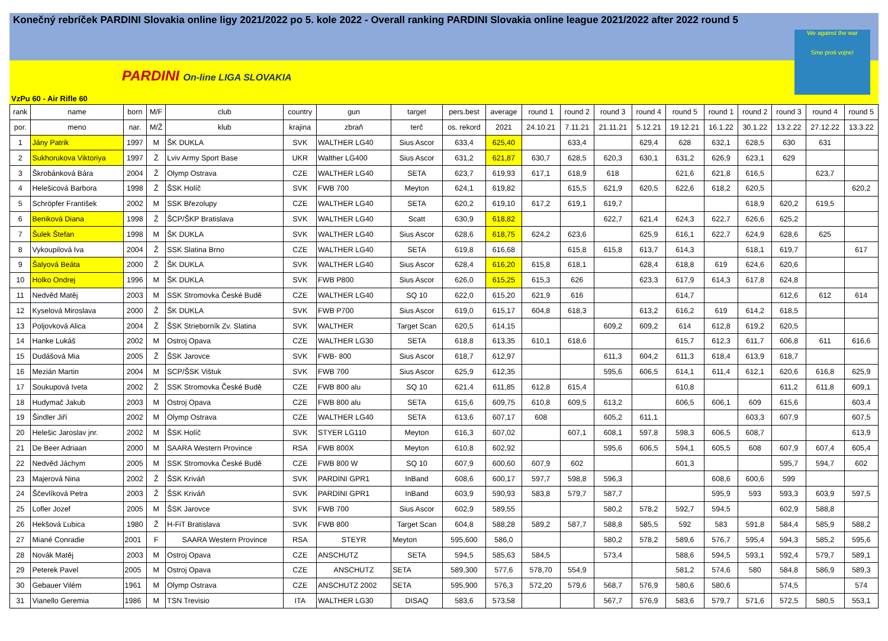Konečný rebríček PARDINI Slovakia online ligy 2021/2022 po 5. kole 2022 - Overall ranking PARDINI Slovakia online league 2021/2022 after 2022 round 5
PARDINI On-line LIGA SLOVAKIA
We against the war
Sme proti vojne!
VzPu 60 - Air Rifle 60
| rank | name | born | M/F | club | country | gun | target | pers.best | average | round 1 | round 2 | round 3 | round 4 | round 5 | round 1 | round 2 | round 3 | round 4 | round 5 |
| --- | --- | --- | --- | --- | --- | --- | --- | --- | --- | --- | --- | --- | --- | --- | --- | --- | --- | --- | --- |
| por. | meno | nar. | M/Ž | klub | krajina | zbraň | terč | os. rekord | 2021 | 24.10.21 | 7.11.21 | 21.11.21 | 5.12.21 | 19.12.21 | 16.1.22 | 30.1.22 | 13.2.22 | 27.12.22 | 13.3.22 |
| 1 | Jány Patrik | 1997 | M | ŠK DUKLA | SVK | WALTHER LG40 | Sius Ascor | 633,4 | 625,40 | | 633,4 | | 629,4 | 628 | 632,1 | 628,5 | 630 | 631 | |
| 2 | Sukhorukova Viktoriya | 1997 | Ž | Lviv Army Sport Base | UKR | Walther LG400 | Sius Ascor | 631,2 | 621,87 | 630,7 | 628,5 | 620,3 | 630,1 | 631,2 | 626,9 | 623,1 | 629 | | |
| 3 | Škrobánková Bára | 2004 | Ž | Olymp Ostrava | CZE | WALTHER LG40 | SETA | 623,7 | 619,93 | 617,1 | 618,9 | 618 | | 621,6 | 621,8 | 616,5 | | 623,7 | |
| 4 | Helešicová Barbora | 1998 | Ž | ŠSK Holíč | SVK | FWB 700 | Meyton | 624,1 | 619,82 | | 615,5 | 621,9 | 620,5 | 622,6 | 618,2 | 620,5 | | | 620,2 |
| 5 | Schröpfer František | 2002 | M | SSK Březolupy | CZE | WALTHER LG40 | SETA | 620,2 | 619,10 | 617,2 | 619,1 | 619,7 | | | | 618,9 | 620,2 | 619,5 | |
| 6 | Beniková Diana | 1998 | Ž | ŠCP/ŠKP Bratislava | SVK | WALTHER LG40 | Scatt | 630,9 | 618,82 | | | 622,7 | 621,4 | 624,3 | 622,7 | 626,6 | 625,2 | | |
| 7 | Šulek Štefan | 1998 | M | ŠK DUKLA | SVK | WALTHER LG40 | Sius Ascor | 628,6 | 618,75 | 624,2 | 623,6 | | 625,9 | 616,1 | 622,7 | 624,9 | 628,6 | 625 | |
| 8 | Vykoupilová Iva | 2004 | Ž | SSK Slatina Brno | CZE | WALTHER LG40 | SETA | 619,8 | 616,68 | | 615,8 | 615,8 | 613,7 | 614,3 | | 618,1 | 619,7 | | 617 |
| 9 | Šalyová Beáta | 2000 | Ž | ŠK DUKLA | SVK | WALTHER LG40 | Sius Ascor | 628,4 | 616,20 | 615,8 | 618,1 | | 628,4 | 618,8 | 619 | 624,6 | 620,6 | | |
| 10 | Holko Ondrej | 1996 | M | ŠK DUKLA | SVK | FWB P800 | Sius Ascor | 626,0 | 615,25 | 615,3 | 626 | | 623,3 | 617,9 | 614,3 | 617,8 | 624,8 | | |
| 11 | Nedvěd Matěj | 2003 | M | SSK Stromovka České Budě | CZE | WALTHER LG40 | SQ 10 | 622,0 | 615,20 | 621,9 | 616 | | | 614,7 | | | 612,6 | 612 | 614 |
| 12 | Kyselová Miroslava | 2000 | Ž | ŠK DUKLA | SVK | FWB P700 | Sius Ascor | 619,0 | 615,17 | 604,8 | 618,3 | | 613,2 | 616,2 | 619 | 614,2 | 618,5 | | |
| 13 | Poljovková Alica | 2004 | Ž | ŠSK Strieborník Zv. Slatina | SVK | WALTHER | Target Scan | 620,5 | 614,15 | | | 609,2 | 609,2 | 614 | 612,8 | 619,2 | 620,5 | | |
| 14 | Hanke Lukáš | 2002 | M | Ostroj Opava | CZE | WALTHER LG30 | SETA | 618,8 | 613,35 | 610,1 | 618,6 | | | 615,7 | 612,3 | 611,7 | 606,8 | 611 | 616,6 |
| 15 | Dudášová Mia | 2005 | Ž | ŠSK Jarovce | SVK | FWB- 800 | Sius Ascor | 618,7 | 612,97 | | | 611,3 | 604,2 | 611,3 | 618,4 | 613,9 | 618,7 | | |
| 16 | Mezián Martin | 2004 | M | SCP/ŠSK Vištuk | SVK | FWB 700 | Sius Ascor | 625,9 | 612,35 | | | 595,6 | 606,5 | 614,1 | 611,4 | 612,1 | 620,6 | 616,8 | 625,9 |
| 17 | Soukupová Iveta | 2002 | Ž | SSK Stromovka České Budě | CZE | FWB 800 alu | SQ 10 | 621,4 | 611,85 | 612,8 | 615,4 | | | 610,8 | | | 611,2 | 611,8 | 609,1 |
| 18 | Hudymač Jakub | 2003 | M | Ostroj Opava | CZE | FWB 800 alu | SETA | 615,6 | 609,75 | 610,8 | 609,5 | 613,2 | | 606,5 | 606,1 | 609 | 615,6 | | 603,4 |
| 19 | Šindler Jiří | 2002 | M | Olymp Ostrava | CZE | WALTHER LG40 | SETA | 613,6 | 607,17 | 608 | | 605,2 | 611,1 | | | 603,3 | 607,9 | | 607,5 |
| 20 | Helešic Jaroslav jnr. | 2002 | M | ŠSK Holíč | SVK | STYER LG110 | Meyton | 616,3 | 607,02 | | 607,1 | 608,1 | 597,8 | 598,3 | 606,5 | 608,7 | | | 613,9 |
| 21 | De Beer Adriaan | 2000 | M | SAARA Western Province | RSA | FWB 800X | Meyton | 610,8 | 602,92 | | | 595,6 | 606,5 | 594,1 | 605,5 | 608 | 607,9 | 607,4 | 605,4 |
| 22 | Nedvěd Jáchym | 2005 | M | SSK Stromovka České Budě | CZE | FWB 800 W | SQ 10 | 607,9 | 600,60 | 607,9 | 602 | | | 601,3 | | | 595,7 | 594,7 | 602 |
| 23 | Majerová Nina | 2002 | Ž | ŠSK Kriváň | SVK | PARDINI GPR1 | InBand | 608,6 | 600,17 | 597,7 | 598,8 | 596,3 | | | 608,6 | 600,6 | 599 | | |
| 24 | Ščevlíková Petra | 2003 | Ž | ŠSK Kriváň | SVK | PARDINI GPR1 | InBand | 603,9 | 590,93 | 583,8 | 579,7 | 587,7 | | | 595,9 | 593 | 593,3 | 603,9 | 597,5 |
| 25 | Lofler Jozef | 2005 | M | ŠSK Jarovce | SVK | FWB 700 | Sius Ascor | 602,9 | 589,55 | | | 580,2 | 578,2 | 592,7 | 594,5 | | 602,9 | 588,8 | |
| 26 | Hekšová Ľubica | 1980 | Ž | H-FiT Bratislava | SVK | FWB 800 | Target Scan | 604,8 | 588,28 | 589,2 | 587,7 | 588,8 | 585,5 | 592 | 583 | 591,8 | 584,4 | 585,9 | 588,2 |
| 27 | Miané Conradie | 2001 | F | SAARA Western Province | RSA | STEYR | Meyton | 595,600 | 586,0 | | | 580,2 | 578,2 | 589,6 | 576,7 | 595,4 | 594,3 | 585,2 | 595,6 |
| 28 | Novák Matěj | 2003 | M | Ostroj Opava | CZE | ANSCHUTZ | SETA | 594,5 | 585,63 | 584,5 | | 573,4 | | 588,6 | 594,5 | 593,1 | 592,4 | 579,7 | 589,1 |
| 29 | Peterek Pavel | 2005 | M | Ostroj Opava | CZE | ANSCHUTZ | SETA | 589,300 | 577,6 | 578,70 | 554,9 | | | 581,2 | 574,6 | 580 | 584,8 | 586,9 | 589,3 |
| 30 | Gebauer Vilém | 1961 | M | Olymp Ostrava | CZE | ANSCHUTZ 2002 | SETA | 595,900 | 576,3 | 572,20 | 579,6 | 568,7 | 576,9 | 580,6 | 580,6 | | 574,5 | | 574 |
| 31 | Vianello Geremia | 1986 | M | TSN Trevisio | ITA | WALTHER LG30 | DISAQ | 583,6 | 573,58 | | | 567,7 | 576,9 | 583,6 | 579,7 | 571,6 | 572,5 | 580,5 | 553,1 |